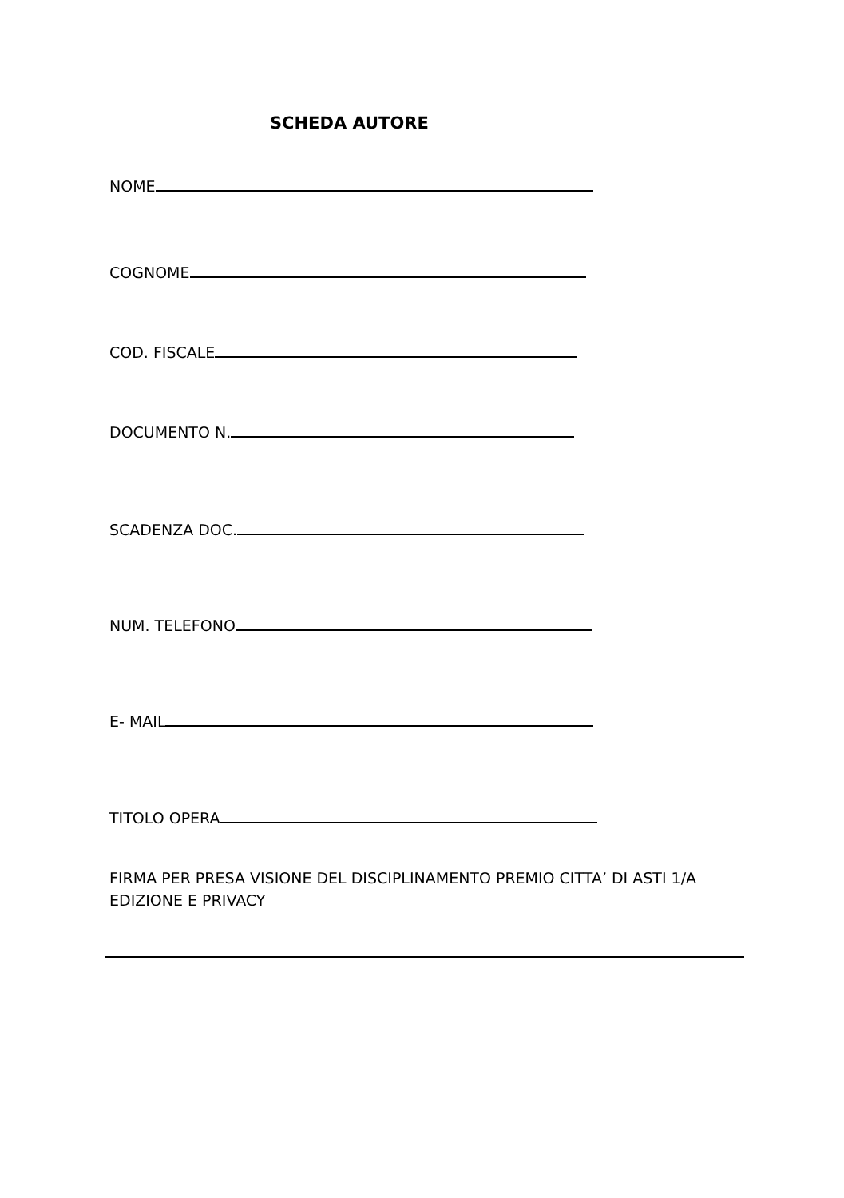SCHEDA AUTORE
NOME
COGNOME
COD. FISCALE
DOCUMENTO N.
SCADENZA DOC.
NUM. TELEFONO
E- MAIL
TITOLO OPERA
FIRMA PER PRESA VISIONE DEL DISCIPLINAMENTO PREMIO CITTA’ DI ASTI 1/A EDIZIONE E PRIVACY